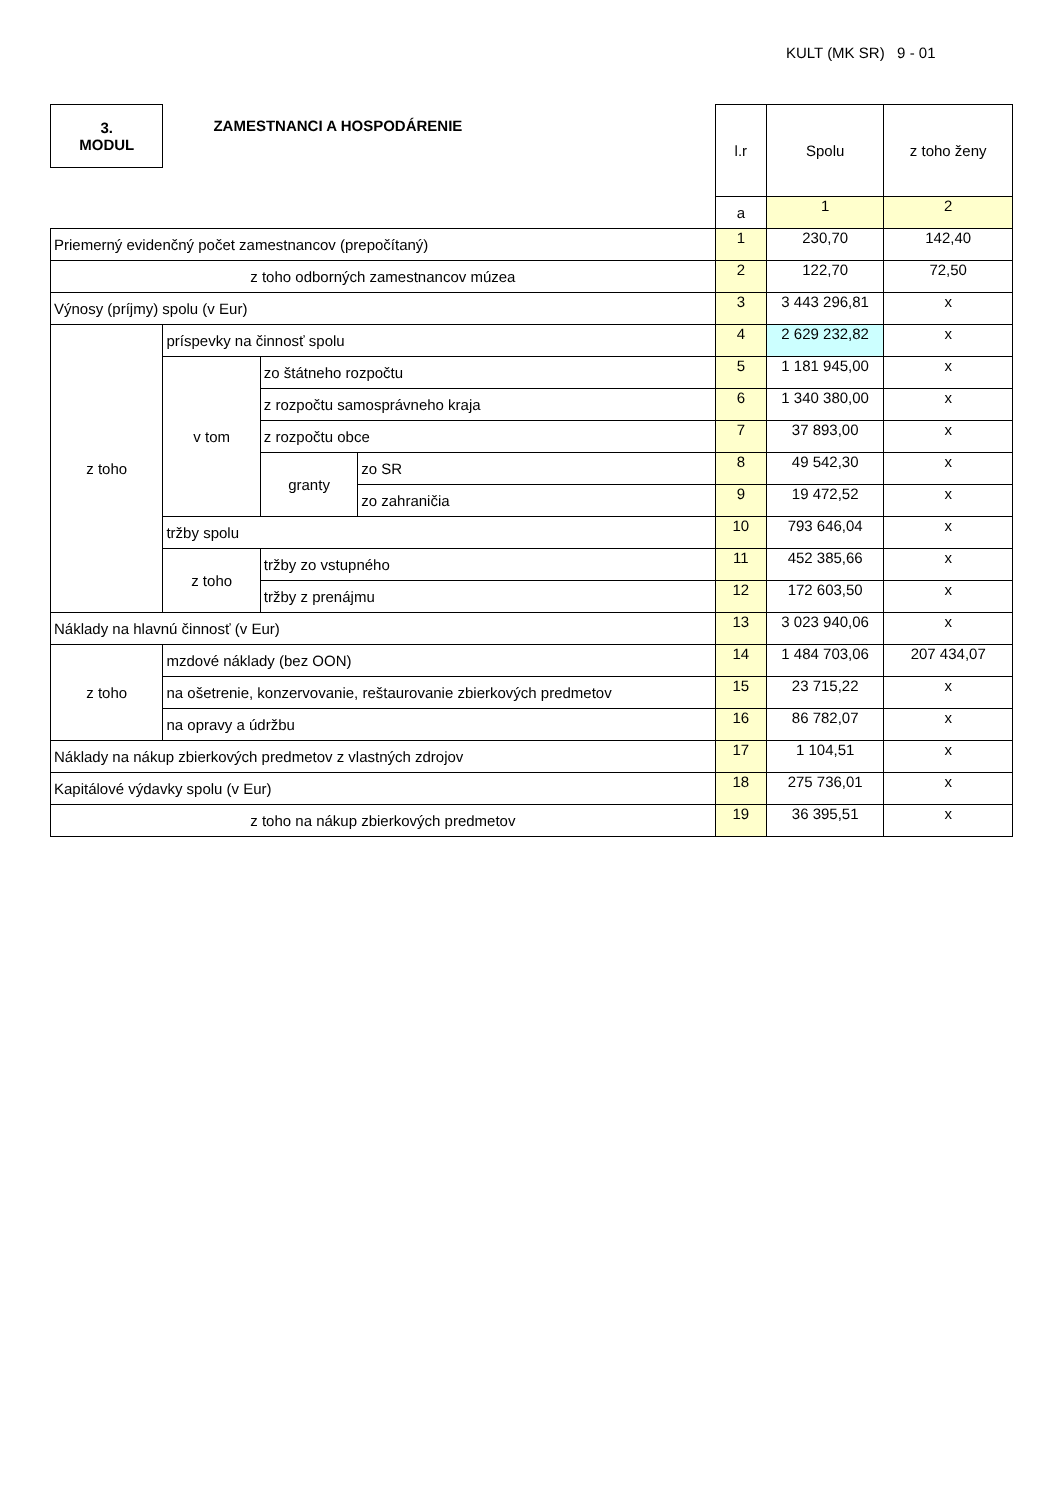KULT (MK SR) 9 - 01
| 3. MODUL | ZAMESTNANCI A HOSPODÁRENIE | | | l.r | Spolu | z toho ženy |
| | | | | a | 1 | 2 |
| Priemerný evidenčný počet zamestnancov (prepočítaný) | | | | 1 | 230,70 | 142,40 |
| z toho odborných zamestnancov múzea | | | | 2 | 122,70 | 72,50 |
| Výnosy (príjmy) spolu (v Eur) | | | | 3 | 3 443 296,81 | x |
| z toho | príspevky na činnosť spolu | | | 4 | 2 629 232,82 | x |
| | v tom | zo štátneho rozpočtu | | 5 | 1 181 945,00 | x |
| | | z rozpočtu samosprávneho kraja | | 6 | 1 340 380,00 | x |
| | | z rozpočtu obce | | 7 | 37 893,00 | x |
| | | granty | zo SR | 8 | 49 542,30 | x |
| | | | zo zahraničia | 9 | 19 472,52 | x |
| | tržby spolu | | | 10 | 793 646,04 | x |
| | z toho | tržby zo vstupného | | 11 | 452 385,66 | x |
| | | tržby z prenájmu | | 12 | 172 603,50 | x |
| Náklady na hlavnú činnosť (v Eur) | | | | 13 | 3 023 940,06 | x |
| z toho | mzdové náklady (bez OON) | | | 14 | 1 484 703,06 | 207 434,07 |
| | na ošetrenie, konzervovanie, reštaurovanie zbierkových predmetov | | | 15 | 23 715,22 | x |
| | na opravy a údržbu | | | 16 | 86 782,07 | x |
| Náklady na nákup zbierkových predmetov z vlastných zdrojov | | | | 17 | 1 104,51 | x |
| Kapitálové výdavky spolu (v Eur) | | | | 18 | 275 736,01 | x |
| z toho na nákup zbierkových predmetov | | | | 19 | 36 395,51 | x |